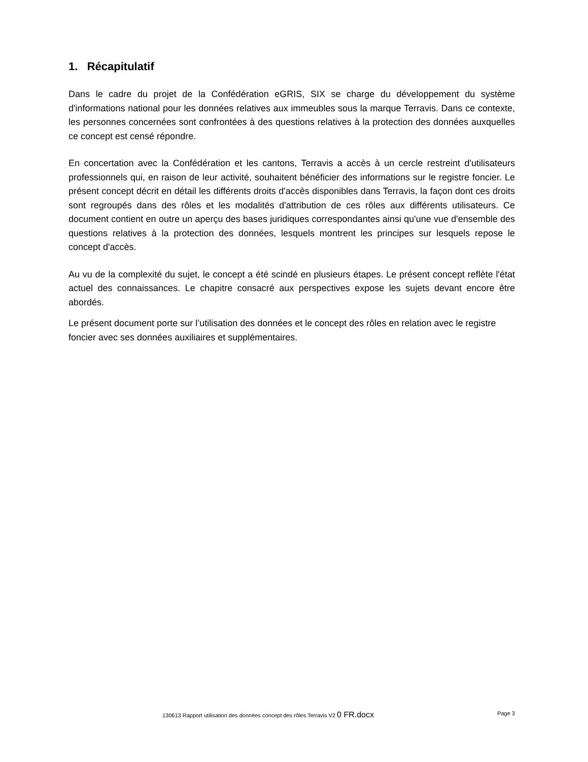1. Récapitulatif
Dans le cadre du projet de la Confédération eGRIS, SIX se charge du développement du système d'informations national pour les données relatives aux immeubles sous la marque Terravis. Dans ce contexte, les personnes concernées sont confrontées à des questions relatives à la protection des données auxquelles ce concept est censé répondre.
En concertation avec la Confédération et les cantons, Terravis a accès à un cercle restreint d'utilisateurs professionnels qui, en raison de leur activité, souhaitent bénéficier des informations sur le registre foncier. Le présent concept décrit en détail les différents droits d'accès disponibles dans Terravis, la façon dont ces droits sont regroupés dans des rôles et les modalités d'attribution de ces rôles aux différents utilisateurs. Ce document contient en outre un aperçu des bases juridiques correspondantes ainsi qu'une vue d'ensemble des questions relatives à la protection des données, lesquels montrent les principes sur lesquels repose le concept d'accès.
Au vu de la complexité du sujet, le concept a été scindé en plusieurs étapes. Le présent concept reflète l'état actuel des connaissances. Le chapitre consacré aux perspectives expose les sujets devant encore être abordés.
Le présent document porte sur l’utilisation des données et le concept des rôles en relation avec le registre foncier avec ses données auxiliaires et supplémentaires.
130613 Rapport utilisation des données concept des rôles Terravis V2 0 FR.docx Page 3